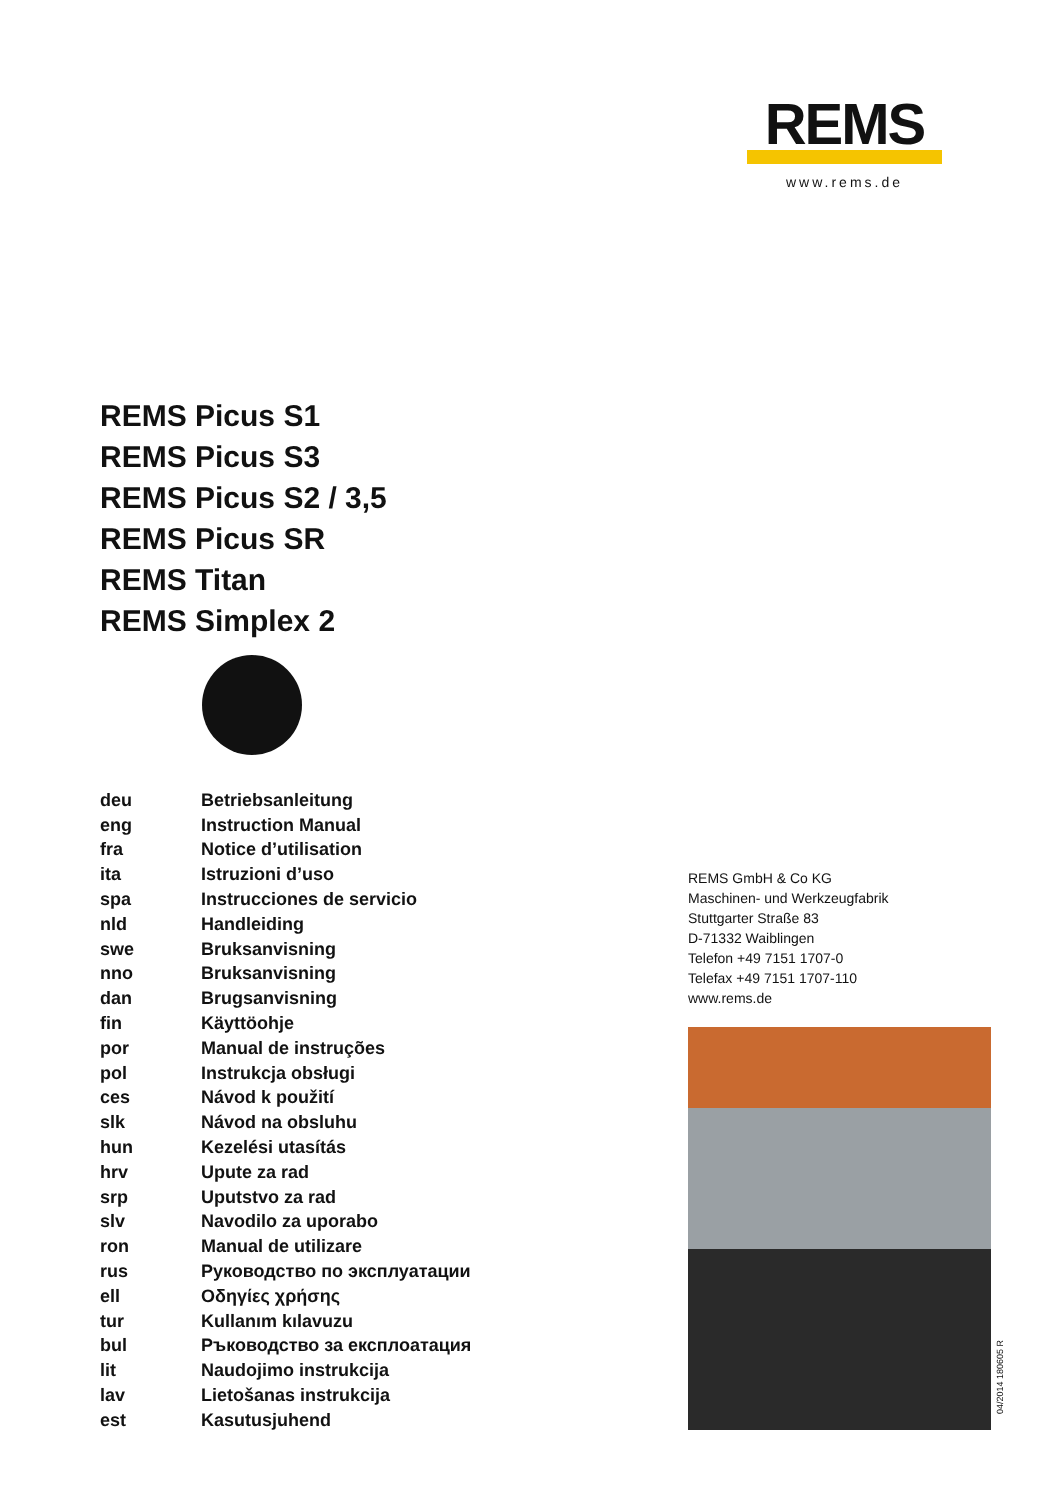REMS
www.rems.de
REMS Picus S1
REMS Picus S3
REMS Picus S2 / 3,5
REMS Picus SR
REMS Titan
REMS Simplex 2
| deu | Betriebsanleitung |
| eng | Instruction Manual |
| fra | Notice d’utilisation |
| ita | Istruzioni d’uso |
| spa | Instrucciones de servicio |
| nld | Handleiding |
| swe | Bruksanvisning |
| nno | Bruksanvisning |
| dan | Brugsanvisning |
| fin | Käyttöohje |
| por | Manual de instruções |
| pol | Instrukcja obsługi |
| ces | Návod k použití |
| slk | Návod na obsluhu |
| hun | Kezelési utasítás |
| hrv | Upute za rad |
| srp | Uputstvo za rad |
| slv | Navodilo za uporabo |
| ron | Manual de utilizare |
| rus | Руководство по эксплуатации |
| ell | Οδηγίες χρήσης |
| tur | Kullanım kılavuzu |
| bul | Ръководство за експлоатация |
| lit | Naudojimo instrukcija |
| lav | Lietošanas instrukcija |
| est | Kasutusjuhend |
REMS GmbH & Co KG
Maschinen- und Werkzeugfabrik
Stuttgarter Straße 83
D-71332 Waiblingen
Telefon +49 7151 1707-0
Telefax +49 7151 1707-110
www.rems.de
04/2014 180605 R